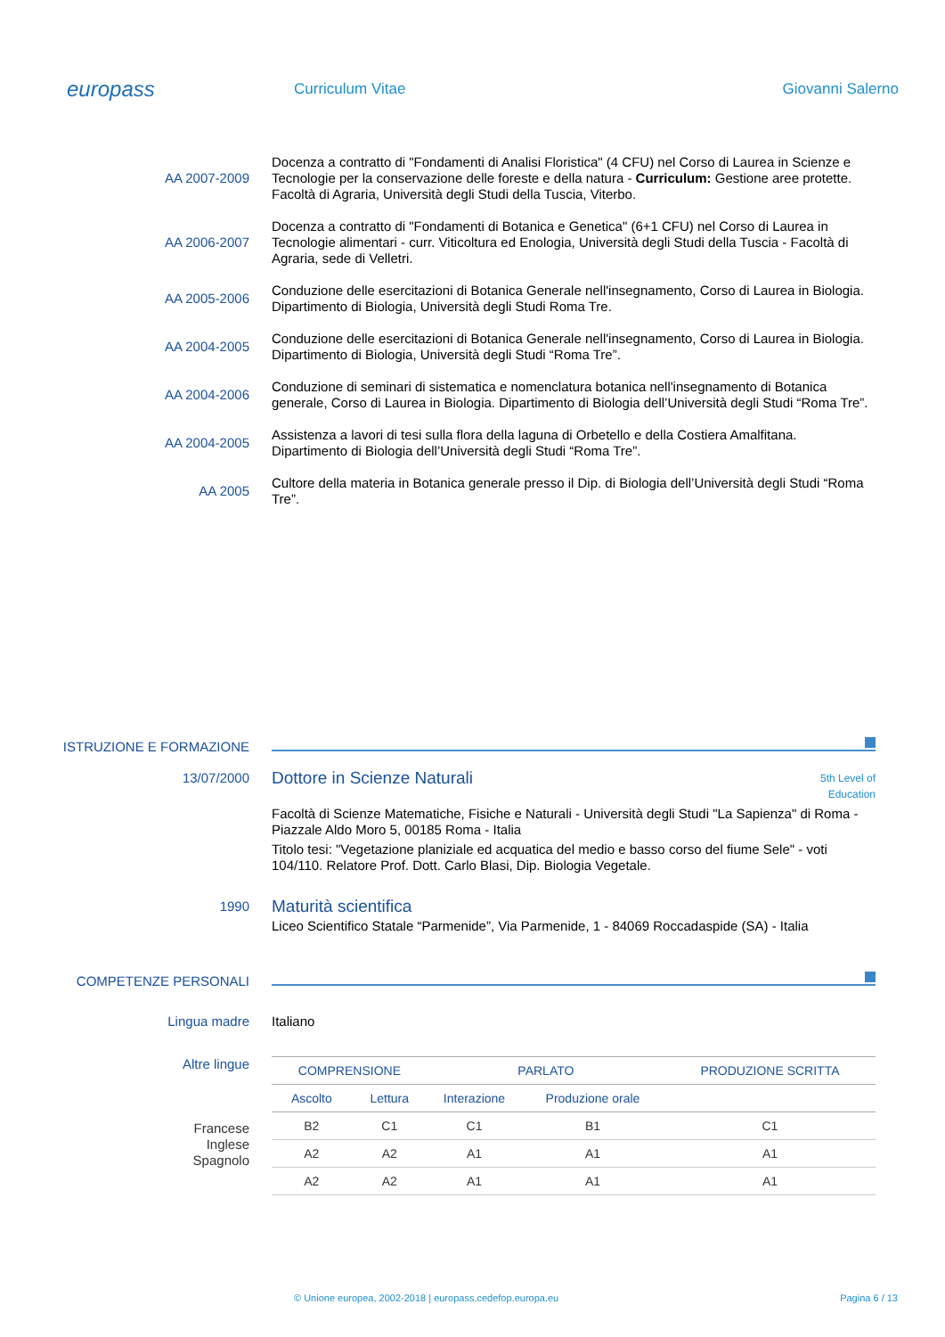europass
Curriculum Vitae Giovanni Salerno
AA 2007-2009 Docenza a contratto di "Fondamenti di Analisi Floristica" (4 CFU) nel Corso di Laurea in Scienze e Tecnologie per la conservazione delle foreste e della natura - Curriculum: Gestione aree protette. Facoltà di Agraria, Università degli Studi della Tuscia, Viterbo.
AA 2006-2007 Docenza a contratto di "Fondamenti di Botanica e Genetica" (6+1 CFU) nel Corso di Laurea in Tecnologie alimentari - curr. Viticoltura ed Enologia, Università degli Studi della Tuscia - Facoltà di Agraria, sede di Velletri.
AA 2005-2006 Conduzione delle esercitazioni di Botanica Generale nell'insegnamento, Corso di Laurea in Biologia. Dipartimento di Biologia, Università degli Studi Roma Tre.
AA 2004-2005 Conduzione delle esercitazioni di Botanica Generale nell'insegnamento, Corso di Laurea in Biologia. Dipartimento di Biologia, Università degli Studi “Roma Tre”.
AA 2004-2006 Conduzione di seminari di sistematica e nomenclatura botanica nell'insegnamento di Botanica generale, Corso di Laurea in Biologia. Dipartimento di Biologia dell’Università degli Studi “Roma Tre”.
AA 2004-2005 Assistenza a lavori di tesi sulla flora della laguna di Orbetello e della Costiera Amalfitana. Dipartimento di Biologia dell’Università degli Studi “Roma Tre”.
AA 2005 Cultore della materia in Botanica generale presso il Dip. di Biologia dell’Università degli Studi “Roma Tre”.
ISTRUZIONE E FORMAZIONE
13/07/2000
Dottore in Scienze Naturali
5th Level of
Education
Facoltà di Scienze Matematiche, Fisiche e Naturali - Università degli Studi "La Sapienza" di Roma - Piazzale Aldo Moro 5, 00185 Roma - Italia
Titolo tesi: "Vegetazione planiziale ed acquatica del medio e basso corso del fiume Sele" - voti 104/110. Relatore Prof. Dott. Carlo Blasi, Dip. Biologia Vegetale.
1990
Maturità scientifica
Liceo Scientifico Statale “Parmenide”, Via Parmenide, 1 - 84069 Roccadaspide (SA) - Italia
COMPETENZE PERSONALI
Lingua madre Italiano
Altre lingue
Francese
Inglese
Spagnolo
| COMPRENSIONE | | PARLATO | | PRODUZIONE SCRITTA |
| --- | --- | --- | --- | --- |
| Ascolto | Lettura | Interazione | Produzione orale | |
| B2 | C1 | C1 | B1 | C1 |
| A2 | A2 | A1 | A1 | A1 |
| A2 | A2 | A1 | A1 | A1 |
© Unione europea, 2002-2018 | europass.cedefop.europa.eu Pagina 6 / 13